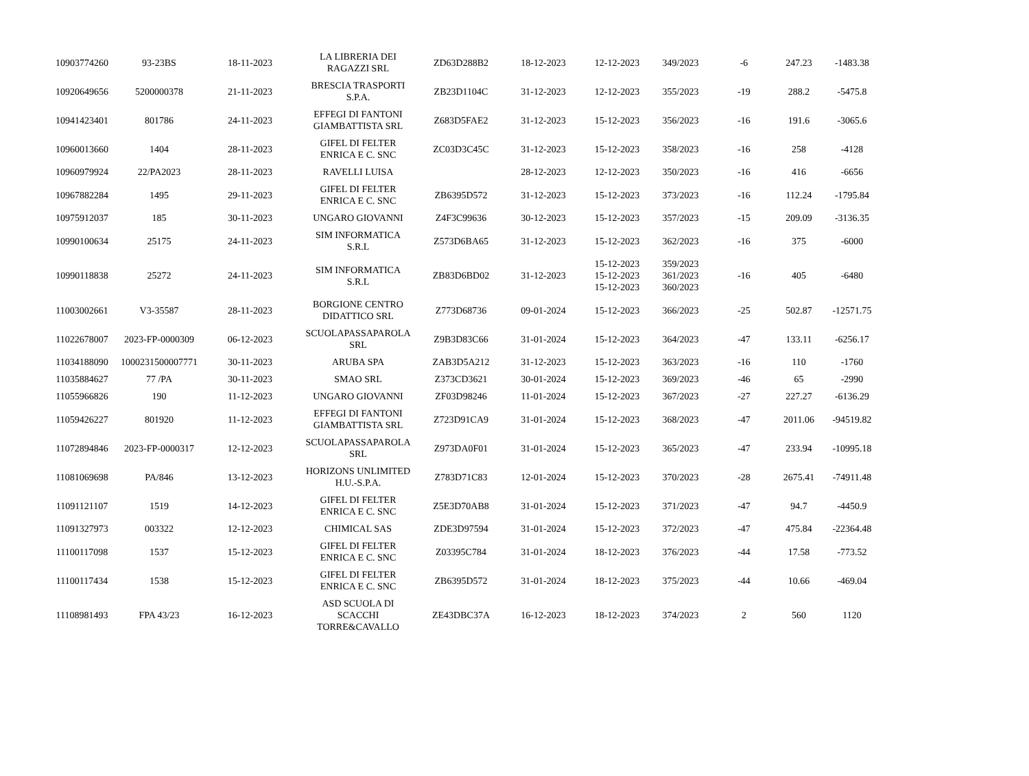| 10903774260 | 93-23BS | 18-11-2023 | LA LIBRERIA DEI RAGAZZI SRL | ZD63D288B2 | 18-12-2023 | 12-12-2023 | 349/2023 | -6 | 247.23 | -1483.38 |
| 10920649656 | 5200000378 | 21-11-2023 | BRESCIA TRASPORTI S.P.A. | ZB23D1104C | 31-12-2023 | 12-12-2023 | 355/2023 | -19 | 288.2 | -5475.8 |
| 10941423401 | 801786 | 24-11-2023 | EFFEGI DI FANTONI GIAMBATTISTA SRL | Z683D5FAE2 | 31-12-2023 | 15-12-2023 | 356/2023 | -16 | 191.6 | -3065.6 |
| 10960013660 | 1404 | 28-11-2023 | GIFEL DI FELTER ENRICA E C. SNC | ZC03D3C45C | 31-12-2023 | 15-12-2023 | 358/2023 | -16 | 258 | -4128 |
| 10960979924 | 22/PA2023 | 28-11-2023 | RAVELLI LUISA | | 28-12-2023 | 12-12-2023 | 350/2023 | -16 | 416 | -6656 |
| 10967882284 | 1495 | 29-11-2023 | GIFEL DI FELTER ENRICA E C. SNC | ZB6395D572 | 31-12-2023 | 15-12-2023 | 373/2023 | -16 | 112.24 | -1795.84 |
| 10975912037 | 185 | 30-11-2023 | UNGARO GIOVANNI | Z4F3C99636 | 30-12-2023 | 15-12-2023 | 357/2023 | -15 | 209.09 | -3136.35 |
| 10990100634 | 25175 | 24-11-2023 | SIM INFORMATICA S.R.L | Z573D6BA65 | 31-12-2023 | 15-12-2023 | 362/2023 | -16 | 375 | -6000 |
| 10990118838 | 25272 | 24-11-2023 | SIM INFORMATICA S.R.L | ZB83D6BD02 | 31-12-2023 | 15-12-2023 15-12-2023 15-12-2023 | 359/2023 361/2023 360/2023 | -16 | 405 | -6480 |
| 11003002661 | V3-35587 | 28-11-2023 | BORGIONE CENTRO DIDATTICO SRL | Z773D68736 | 09-01-2024 | 15-12-2023 | 366/2023 | -25 | 502.87 | -12571.75 |
| 11022678007 | 2023-FP-0000309 | 06-12-2023 | SCUOLAPASSAPAROLA SRL | Z9B3D83C66 | 31-01-2024 | 15-12-2023 | 364/2023 | -47 | 133.11 | -6256.17 |
| 11034188090 | 1000231500007771 | 30-11-2023 | ARUBA SPA | ZAB3D5A212 | 31-12-2023 | 15-12-2023 | 363/2023 | -16 | 110 | -1760 |
| 11035884627 | 77 /PA | 30-11-2023 | SMAO SRL | Z373CD3621 | 30-01-2024 | 15-12-2023 | 369/2023 | -46 | 65 | -2990 |
| 11055966826 | 190 | 11-12-2023 | UNGARO GIOVANNI | ZF03D98246 | 11-01-2024 | 15-12-2023 | 367/2023 | -27 | 227.27 | -6136.29 |
| 11059426227 | 801920 | 11-12-2023 | EFFEGI DI FANTONI GIAMBATTISTA SRL | Z723D91CA9 | 31-01-2024 | 15-12-2023 | 368/2023 | -47 | 2011.06 | -94519.82 |
| 11072894846 | 2023-FP-0000317 | 12-12-2023 | SCUOLAPASSAPAROLA SRL | Z973DA0F01 | 31-01-2024 | 15-12-2023 | 365/2023 | -47 | 233.94 | -10995.18 |
| 11081069698 | PA/846 | 13-12-2023 | HORIZONS UNLIMITED H.U.-S.P.A. | Z783D71C83 | 12-01-2024 | 15-12-2023 | 370/2023 | -28 | 2675.41 | -74911.48 |
| 11091121107 | 1519 | 14-12-2023 | GIFEL DI FELTER ENRICA E C. SNC | Z5E3D70AB8 | 31-01-2024 | 15-12-2023 | 371/2023 | -47 | 94.7 | -4450.9 |
| 11091327973 | 003322 | 12-12-2023 | CHIMICAL SAS | ZDE3D97594 | 31-01-2024 | 15-12-2023 | 372/2023 | -47 | 475.84 | -22364.48 |
| 11100117098 | 1537 | 15-12-2023 | GIFEL DI FELTER ENRICA E C. SNC | Z03395C784 | 31-01-2024 | 18-12-2023 | 376/2023 | -44 | 17.58 | -773.52 |
| 11100117434 | 1538 | 15-12-2023 | GIFEL DI FELTER ENRICA E C. SNC | ZB6395D572 | 31-01-2024 | 18-12-2023 | 375/2023 | -44 | 10.66 | -469.04 |
| 11108981493 | FPA 43/23 | 16-12-2023 | ASD SCUOLA DI SCACCHI TORRE&CAVALLO | ZE43DBC37A | 16-12-2023 | 18-12-2023 | 374/2023 | 2 | 560 | 1120 |